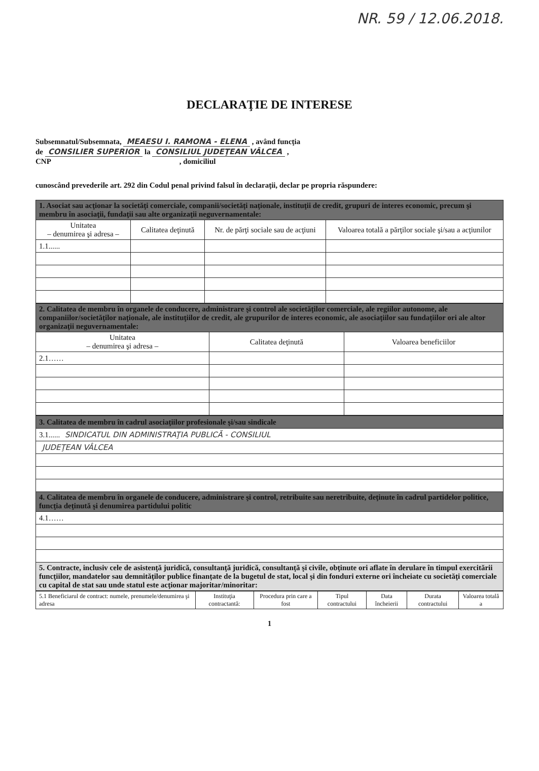NR. 59 / 12.06.2018.
DECLARAŢIE DE INTERESE
Subsemnatul/Subsemnata, MEAESU I. RAMONA - ELENA , având funcţia
de CONSILIER SUPERIOR la CONSILIUL JUDEŢEAN VÂLCEA ,
CNP , domiciliul
cunoscând prevederile art. 292 din Codul penal privind falsul în declaraţii, declar pe propria răspundere:
| 1. Asociat sau acţionar la societăţi comerciale, companii/societăţi naţionale, instituţii de credit, grupuri de interes economic, precum şi membru în asociaţii, fundaţii sau alte organizaţii neguvernamentale: | | | |
| --- | --- | --- | --- |
| Unitatea – denumirea şi adresa – | Calitatea deţinută | Nr. de părţi sociale sau de acţiuni | Valoarea totală a părţilor sociale şi/sau a acţiunilor |
| 1.1...... | | | |
| 2. Calitatea de membru în organele de conducere, administrare şi control ale societăţilor comerciale, ale regiilor autonome, ale companiilor/societăţilor naţionale, ale instituţiilor de credit, ale grupurilor de interes economic, ale asociaţiilor sau fundaţiilor ori ale altor organizaţii neguvernamentale: | | |
| --- | --- | --- |
| Unitatea – denumirea şi adresa – | Calitatea deţinută | Valoarea beneficiilor |
| 2.1…… | | |
| 3. Calitatea de membru în cadrul asociaţiilor profesionale şi/sau sindicale |
| --- |
| 3.1...... SINDICATUL DIN ADMINISTRAŢIA PUBLICĂ - CONSILIUL |
| JUDEŢEAN VÂLCEA |
| 4. Calitatea de membru în organele de conducere, administrare şi control, retribuite sau neretribuite, deţinute în cadrul partidelor politice, funcţia deţinută şi denumirea partidului politic |
| 4.1…… |
| 5. Contracte, inclusiv cele de asistenţă juridică, consultanţă juridică, consultanţă şi civile, obţinute ori aflate în derulare în timpul exercitării funcţiilor, mandatelor sau demnităţilor publice finanţate de la bugetul de stat, local şi din fonduri externe ori încheiate cu societăţi comerciale cu capital de stat sau unde statul este acţionar majoritar/minoritar: |
| 5.1 Beneficiarul de contract: numele, prenumele/denumirea şi adresa | Instituţia contractantă: | Procedura prin care a fost | Tipul contractului | Data încheierii | Durata contractului | Valoarea totală a |
1